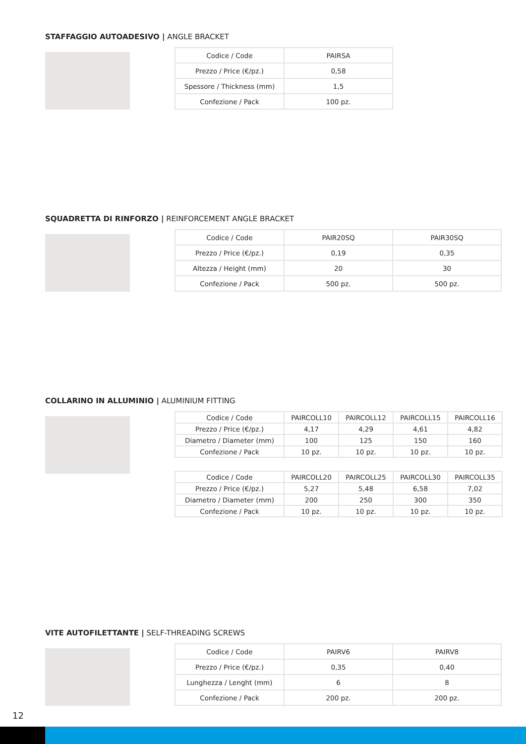STAFFAGGIO AUTOADESIVO | ANGLE BRACKET
| Codice / Code | PAIRSA |
| Prezzo / Price (€/pz.) | 0,58 |
| Spessore / Thickness (mm) | 1,5 |
| Confezione / Pack | 100 pz. |
SQUADRETTA DI RINFORZO | REINFORCEMENT ANGLE BRACKET
| Codice / Code | PAIR20SQ | PAIR30SQ |
| Prezzo / Price (€/pz.) | 0,19 | 0,35 |
| Altezza / Height (mm) | 20 | 30 |
| Confezione / Pack | 500 pz. | 500 pz. |
COLLARINO IN ALLUMINIO | ALUMINIUM FITTING
| Codice / Code | PAIRCOLL10 | PAIRCOLL12 | PAIRCOLL15 | PAIRCOLL16 |
| Prezzo / Price (€/pz.) | 4,17 | 4,29 | 4,61 | 4,82 |
| Diametro / Diameter (mm) | 100 | 125 | 150 | 160 |
| Confezione / Pack | 10 pz. | 10 pz. | 10 pz. | 10 pz. |
| Codice / Code | PAIRCOLL20 | PAIRCOLL25 | PAIRCOLL30 | PAIRCOLL35 |
| Prezzo / Price (€/pz.) | 5,27 | 5,48 | 6,58 | 7,02 |
| Diametro / Diameter (mm) | 200 | 250 | 300 | 350 |
| Confezione / Pack | 10 pz. | 10 pz. | 10 pz. | 10 pz. |
VITE AUTOFILETTANTE | SELF-THREADING SCREWS
| Codice / Code | PAIRV6 | PAIRV8 |
| Prezzo / Price (€/pz.) | 0,35 | 0,40 |
| Lunghezza / Lenght (mm) | 6 | 8 |
| Confezione / Pack | 200 pz. | 200 pz. |
12